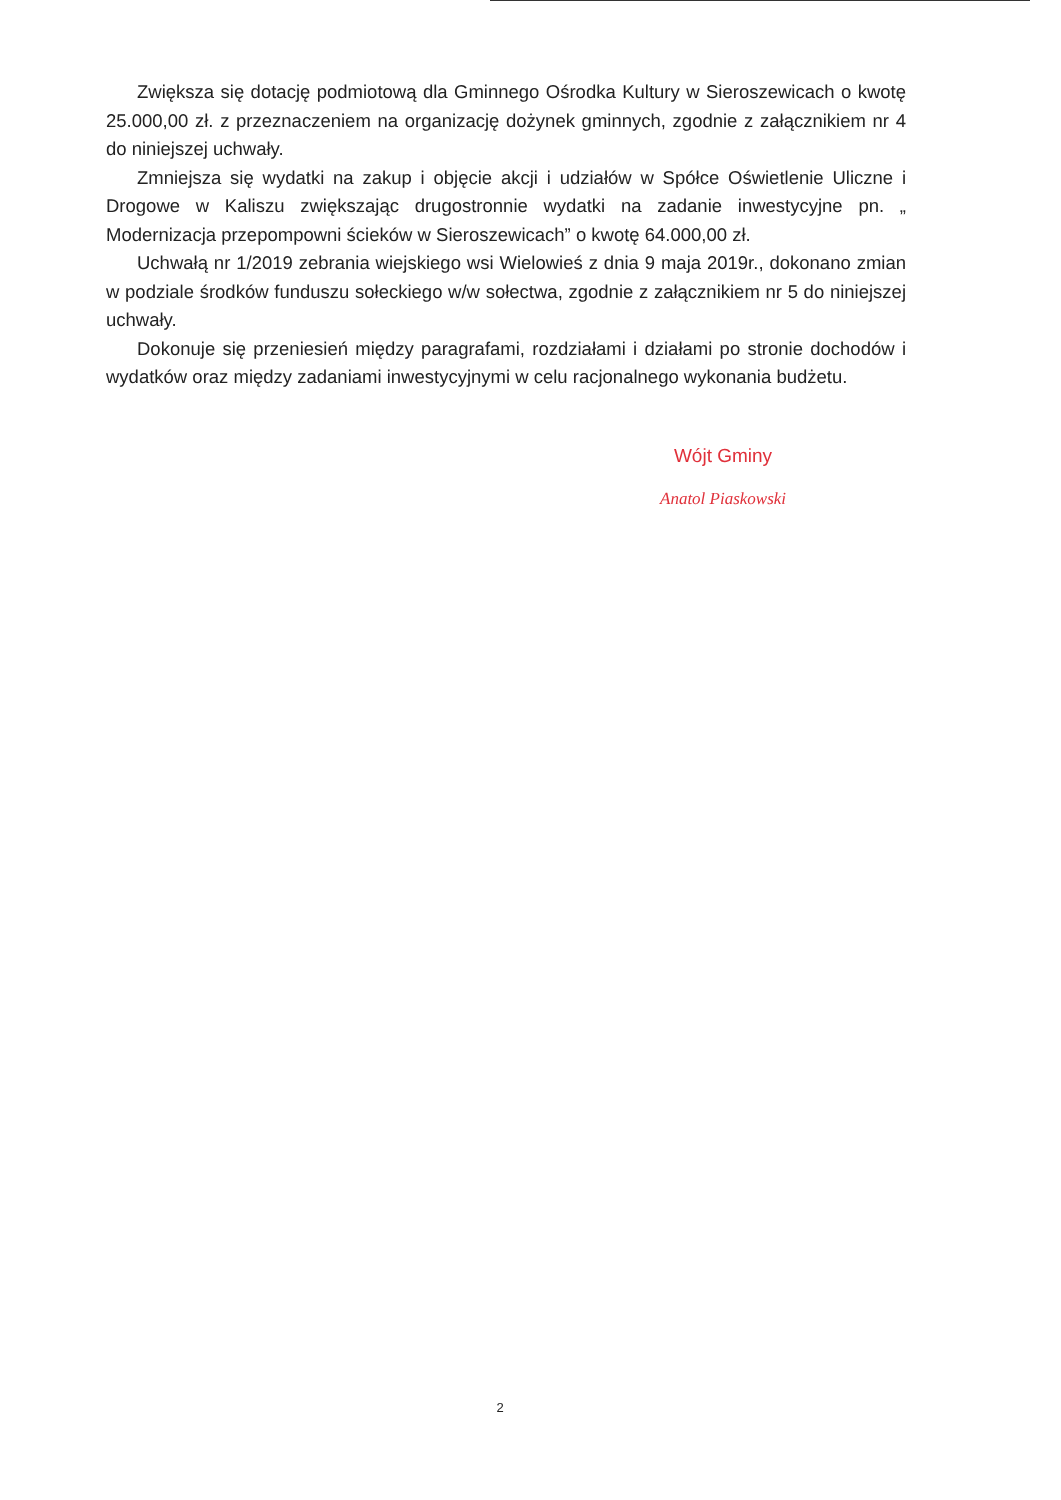Zwiększa się dotację podmiotową dla Gminnego Ośrodka Kultury w Sieroszewicach o kwotę 25.000,00 zł. z przeznaczeniem na organizację dożynek gminnych, zgodnie z załącznikiem nr 4 do niniejszej uchwały.
Zmniejsza się wydatki na zakup i objęcie akcji i udziałów w Spółce Oświetlenie Uliczne i Drogowe w Kaliszu zwiększając drugostronnie wydatki na zadanie inwestycyjne pn. „ Modernizacja przepompowni ścieków w Sieroszewicach” o kwotę 64.000,00 zł.
Uchwałą nr 1/2019 zebrania wiejskiego wsi Wielowieś z dnia 9 maja 2019r., dokonano zmian w podziale środków funduszu sołeckiego w/w sołectwa, zgodnie z załącznikiem nr 5 do niniejszej uchwały.
Dokonuje się przeniesień między paragrafami, rozdziałami i działami po stronie dochodów i wydatków oraz między zadaniami inwestycyjnymi w celu racjonalnego wykonania budżetu.
Wójt Gminy
Anatol Piaskowski
2